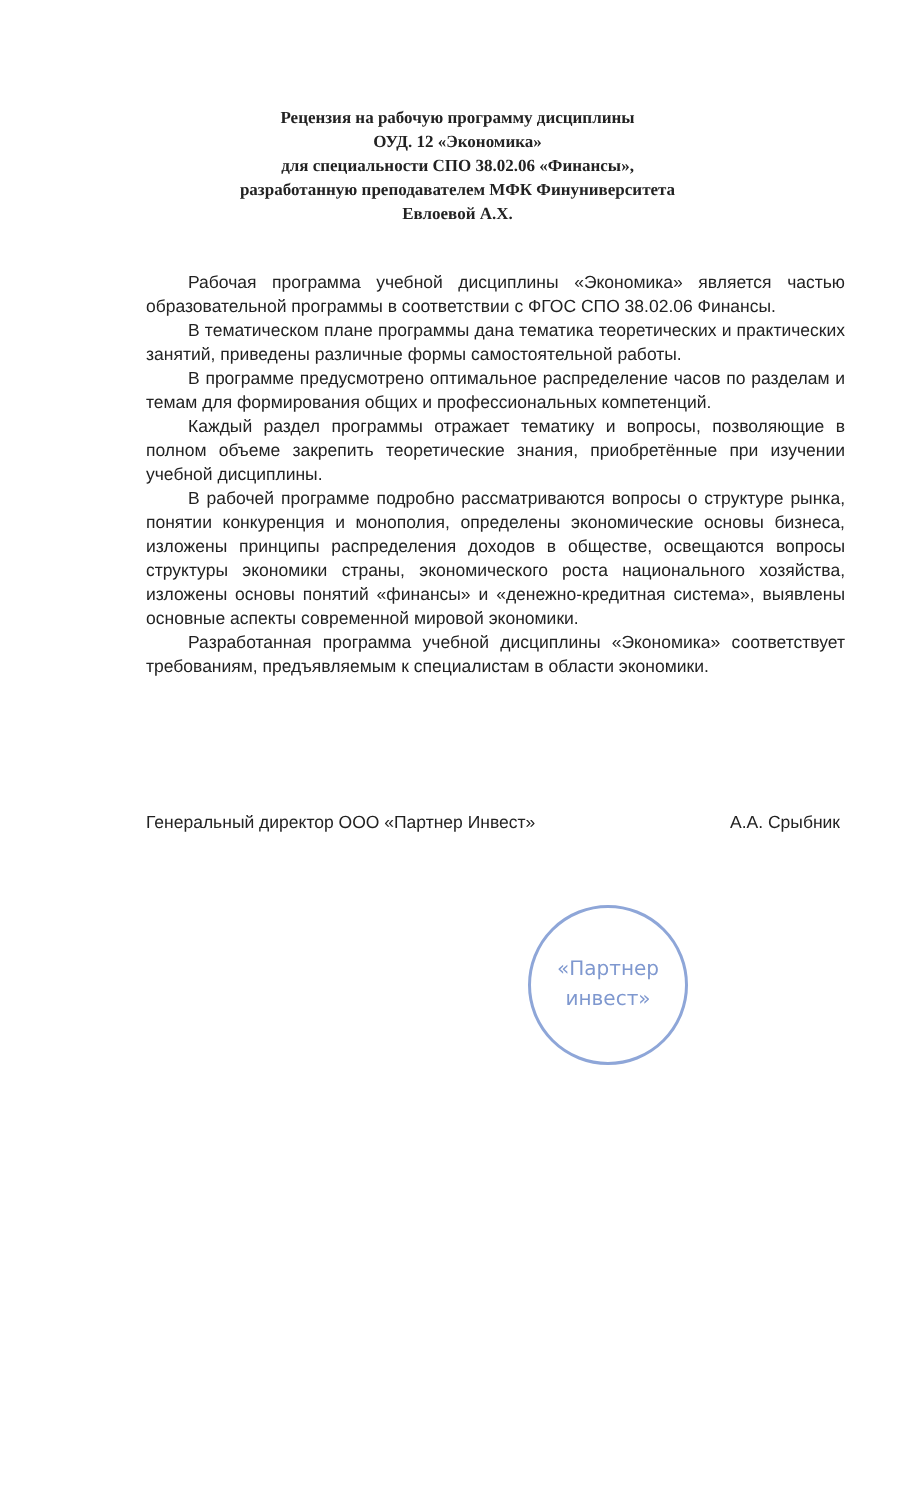Рецензия на рабочую программу дисциплины
ОУД. 12 «Экономика»
для специальности СПО 38.02.06 «Финансы»,
разработанную преподавателем МФК Финуниверситета
Евлоевой А.Х.
Рабочая программа учебной дисциплины «Экономика» является частью образовательной программы в соответствии с ФГОС СПО 38.02.06 Финансы.
В тематическом плане программы дана тематика теоретических и практических занятий, приведены различные формы самостоятельной работы.
В программе предусмотрено оптимальное распределение часов по разделам и темам для формирования общих и профессиональных компетенций.
Каждый раздел программы отражает тематику и вопросы, позволяющие в полном объеме закрепить теоретические знания, приобретённые при изучении учебной дисциплины.
В рабочей программе подробно рассматриваются вопросы о структуре рынка, понятии конкуренция и монополия, определены экономические основы бизнеса, изложены принципы распределения доходов в обществе, освещаются вопросы структуры экономики страны, экономического роста национального хозяйства, изложены основы понятий «финансы» и «денежно-кредитная система», выявлены основные аспекты современной мировой экономики.
Разработанная программа учебной дисциплины «Экономика» соответствует требованиям, предъявляемым к специалистам в области экономики.
Генеральный директор ООО «Партнер Инвест» А.А. Срыбник
«Партнер
инвест»